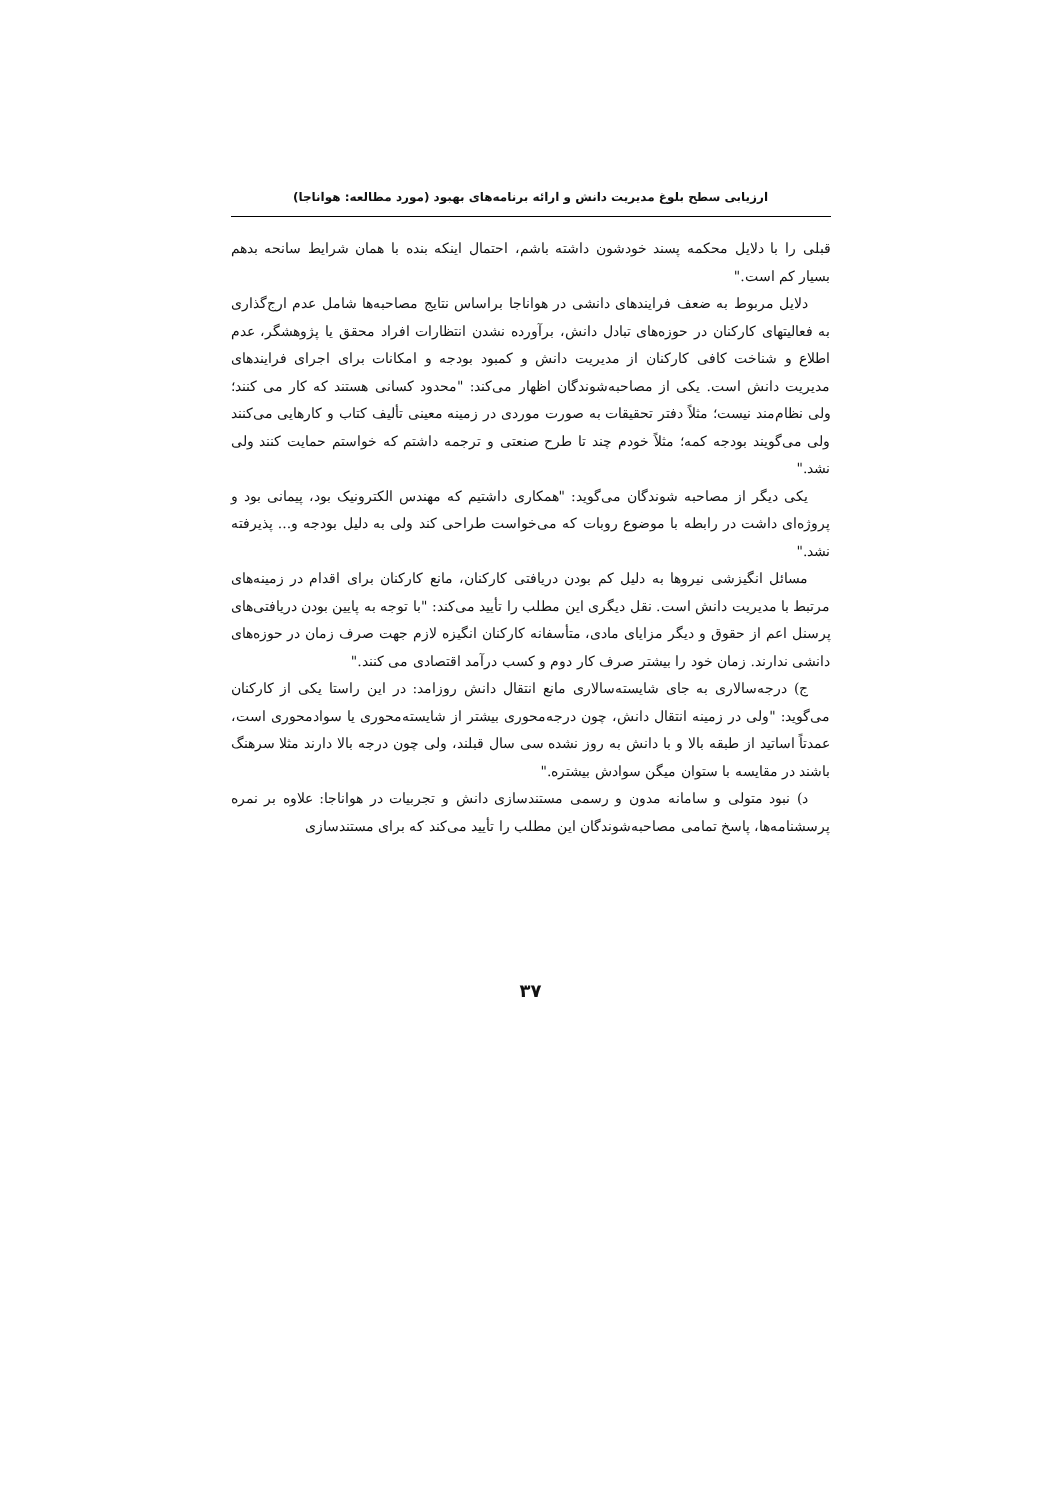ارزیابی سطح بلوغ مدیریت دانش و ارائه برنامه‌های بهبود (مورد مطالعه: هواناجا)
قبلی را با دلایل محکمه پسند خودشون داشته باشم، احتمال اینکه بنده با همان شرایط سانحه بدهم بسیار کم است."
دلایل مربوط به ضعف فرایندهای دانشی در هواناجا براساس نتایج مصاحبه‌ها شامل عدم ارج‌گذاری به فعالیتهای کارکنان در حوزه‌های تبادل دانش، برآورده نشدن انتظارات افراد محقق یا پژوهشگر، عدم اطلاع و شناخت کافی کارکنان از مدیریت دانش و کمبود بودجه و امکانات برای اجرای فرایندهای مدیریت دانش است. یکی از مصاحبه‌شوندگان اظهار می‌کند: "محدود کسانی هستند که کار می کنند؛ ولی نظام‌مند نیست؛ مثلاً دفتر تحقیقات به صورت موردی در زمینه معینی تألیف کتاب و کارهایی می‌کنند ولی می‌گویند بودجه کمه؛ مثلاً خودم چند تا طرح صنعتی و ترجمه داشتم که خواستم حمایت کنند ولی نشد."
یکی دیگر از مصاحبه شوندگان می‌گوید: "همکاری داشتیم که مهندس الکترونیک بود، پیمانی بود و پروژه‌ای داشت در رابطه با موضوع روبات که می‌خواست طراحی کند ولی به دلیل بودجه و... پذیرفته نشد."
مسائل انگیزشی نیروها به دلیل کم بودن دریافتی کارکنان، مانع کارکنان برای اقدام در زمینه‌های مرتبط با مدیریت دانش است. نقل دیگری این مطلب را تأیید می‌کند: "با توجه به پایین بودن دریافتی‌های پرسنل اعم از حقوق و دیگر مزایای مادی، متأسفانه کارکنان انگیزه لازم جهت صرف زمان در حوزه‌های دانشی ندارند. زمان خود را بیشتر صرف کار دوم و کسب درآمد اقتصادی می کنند."
ج) درجه‌سالاری به جای شایسته‌سالاری مانع انتقال دانش روزامد: در این راستا یکی از کارکنان می‌گوید: "ولی در زمینه انتقال دانش، چون درجه‌محوری بیشتر از شایسته‌محوری یا سوادمحوری است، عمدتاً اساتید از طبقه بالا و با دانش به روز نشده سی سال قبلند، ولی چون درجه بالا دارند مثلا سرهنگ باشند در مقایسه با ستوان میگن سوادش بیشتره."
د) نبود متولی و سامانه مدون و رسمی مستندسازی دانش و تجربیات در هواناجا: علاوه بر نمره پرسشنامه‌ها، پاسخ تمامی مصاحبه‌شوندگان این مطلب را تأیید می‌کند که برای مستندسازی
۳۷